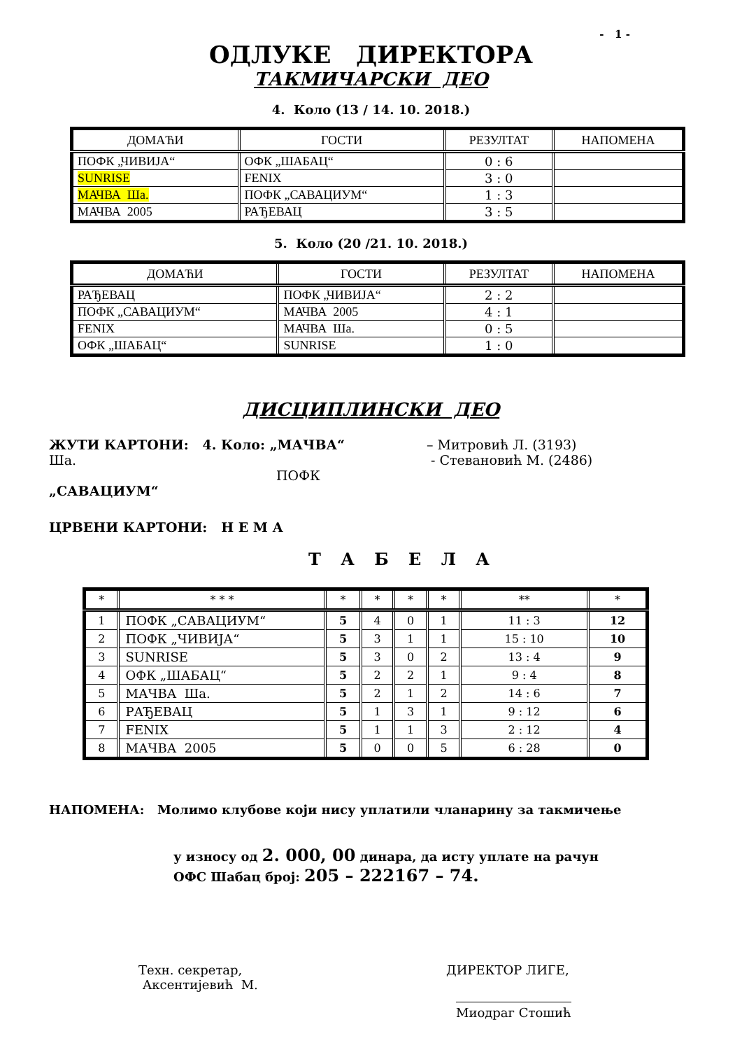- 1 -
ОДЛУКЕ ДИРЕКТОРА
ТАКМИЧАРСКИ ДЕО
4. Коло (13 / 14. 10. 2018.)
| ДОМАЋИ | ГОСТИ | РЕЗУЛТАТ | НАПОМЕНА |
| --- | --- | --- | --- |
| ПОФК „ЧИВИЈА“ | ОФК „ШАБАЦ“ | 0 : 6 | |
| SUNRISE | FENIX | 3 : 0 | |
| МАЧВА Ша. | ПОФК „САВАЦИУМ“ | 1 : 3 | |
| МАЧВА 2005 | РАЂЕВАЦ | 3 : 5 | |
5. Коло (20 /21. 10. 2018.)
| ДОМАЋИ | ГОСТИ | РЕЗУЛТАТ | НАПОМЕНА |
| --- | --- | --- | --- |
| РАЂЕВАЦ | ПОФК „ЧИВИЈА“ | 2 : 2 | |
| ПОФК „САВАЦИУМ“ | МАЧВА 2005 | 4 : 1 | |
| FENIX | МАЧВА Ша. | 0 : 5 | |
| ОФК „ШАБАЦ“ | SUNRISE | 1 : 0 | |
ДИСЦИПЛИНСКИ ДЕО
ЖУТИ КАРТОНИ: 4. Коло: „МАЧВА“ Ша.
ПОФК „САВАЦИУМ“
– Митровић Л. (3193)
- Стевановић М. (2486)
ЦРВЕНИ КАРТОНИ: Н Е М А
Т А Б Е Л А
| * | * * * | * | * | * | * | ** | * |
| --- | --- | --- | --- | --- | --- | --- | --- |
| 1 | ПОФК „САВАЦИУМ“ | 5 | 4 | 0 | 1 | 11 : 3 | 12 |
| 2 | ПОФК „ЧИВИЈА“ | 5 | 3 | 1 | 1 | 15 : 10 | 10 |
| 3 | SUNRISE | 5 | 3 | 0 | 2 | 13 : 4 | 9 |
| 4 | ОФК „ШАБАЦ“ | 5 | 2 | 2 | 1 | 9 : 4 | 8 |
| 5 | МАЧВА Ша. | 5 | 2 | 1 | 2 | 14 : 6 | 7 |
| 6 | РАЂЕВАЦ | 5 | 1 | 3 | 1 | 9 : 12 | 6 |
| 7 | FENIX | 5 | 1 | 1 | 3 | 2 : 12 | 4 |
| 8 | МАЧВА 2005 | 5 | 0 | 0 | 5 | 6 : 28 | 0 |
НАПОМЕНА: Молимо клубове који нису уплатили чланарину за такмичење
у износу од 2. 000, 00 динара, да исту уплате на рачун
ОФС Шабац број: 205 – 222167 – 74.
Техн. секретар,
Аксентијевић М.
ДИРЕКТОР ЛИГЕ,
Миодраг Стошић